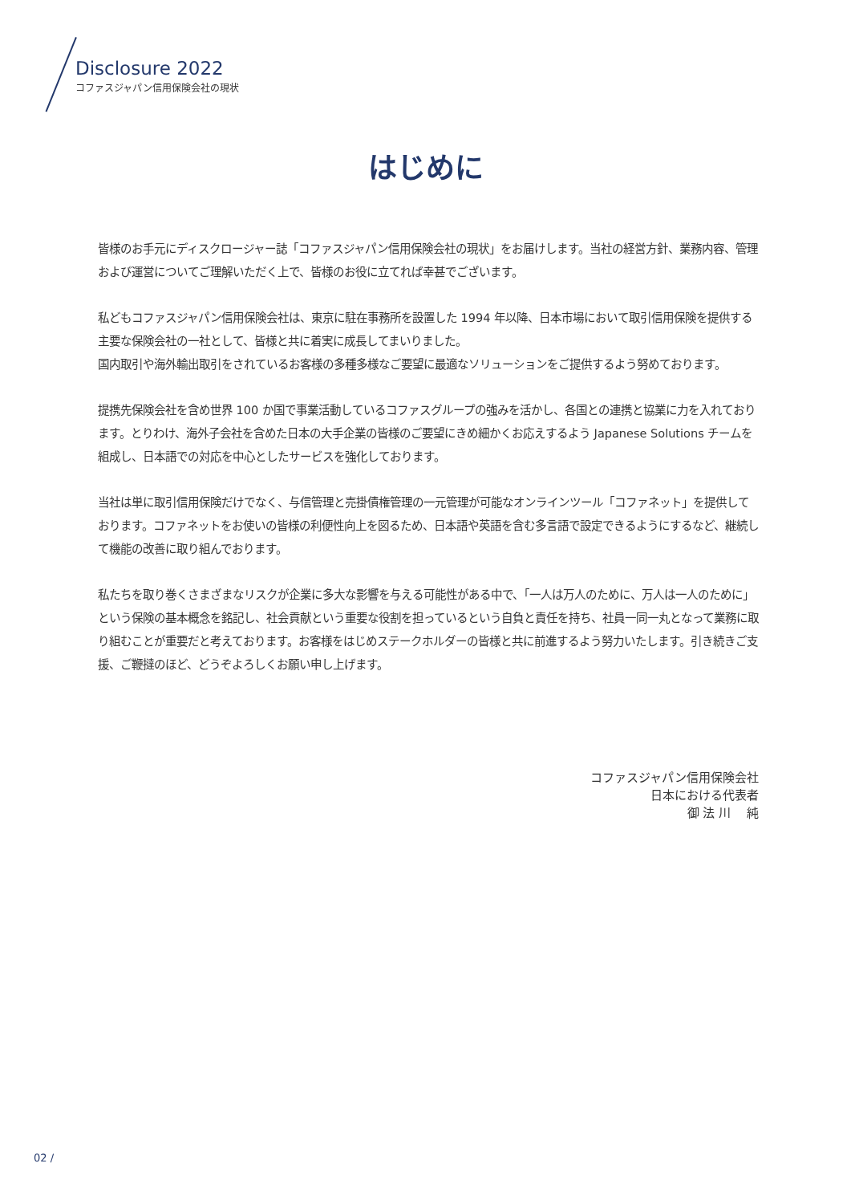Disclosure 2022
コファスジャパン信用保険会社の現状
はじめに
皆様のお手元にディスクロージャー誌「コファスジャパン信用保険会社の現状」をお届けします。当社の経営方針、業務内容、管理および運営についてご理解いただく上で、皆様のお役に立てれば幸甚でございます。
私どもコファスジャパン信用保険会社は、東京に駐在事務所を設置した 1994 年以降、日本市場において取引信用保険を提供する主要な保険会社の一社として、皆様と共に着実に成長してまいりました。
国内取引や海外輸出取引をされているお客様の多種多様なご要望に最適なソリューションをご提供するよう努めております。
提携先保険会社を含め世界 100 か国で事業活動しているコファスグループの強みを活かし、各国との連携と協業に力を入れております。とりわけ、海外子会社を含めた日本の大手企業の皆様のご要望にきめ細かくお応えするよう Japanese Solutions チームを組成し、日本語での対応を中心としたサービスを強化しております。
当社は単に取引信用保険だけでなく、与信管理と売掛債権管理の一元管理が可能なオンラインツール「コファネット」を提供しております。コファネットをお使いの皆様の利便性向上を図るため、日本語や英語を含む多言語で設定できるようにするなど、継続して機能の改善に取り組んでおります。
私たちを取り巻くさまざまなリスクが企業に多大な影響を与える可能性がある中で、「一人は万人のために、万人は一人のために」という保険の基本概念を銘記し、社会貢献という重要な役割を担っているという自負と責任を持ち、社員一同一丸となって業務に取り組むことが重要だと考えております。お客様をはじめステークホルダーの皆様と共に前進するよう努力いたします。引き続きご支援、ご鞭撻のほど、どうぞよろしくお願い申し上げます。
コファスジャパン信用保険会社
日本における代表者
御 法 川　 純
02 /